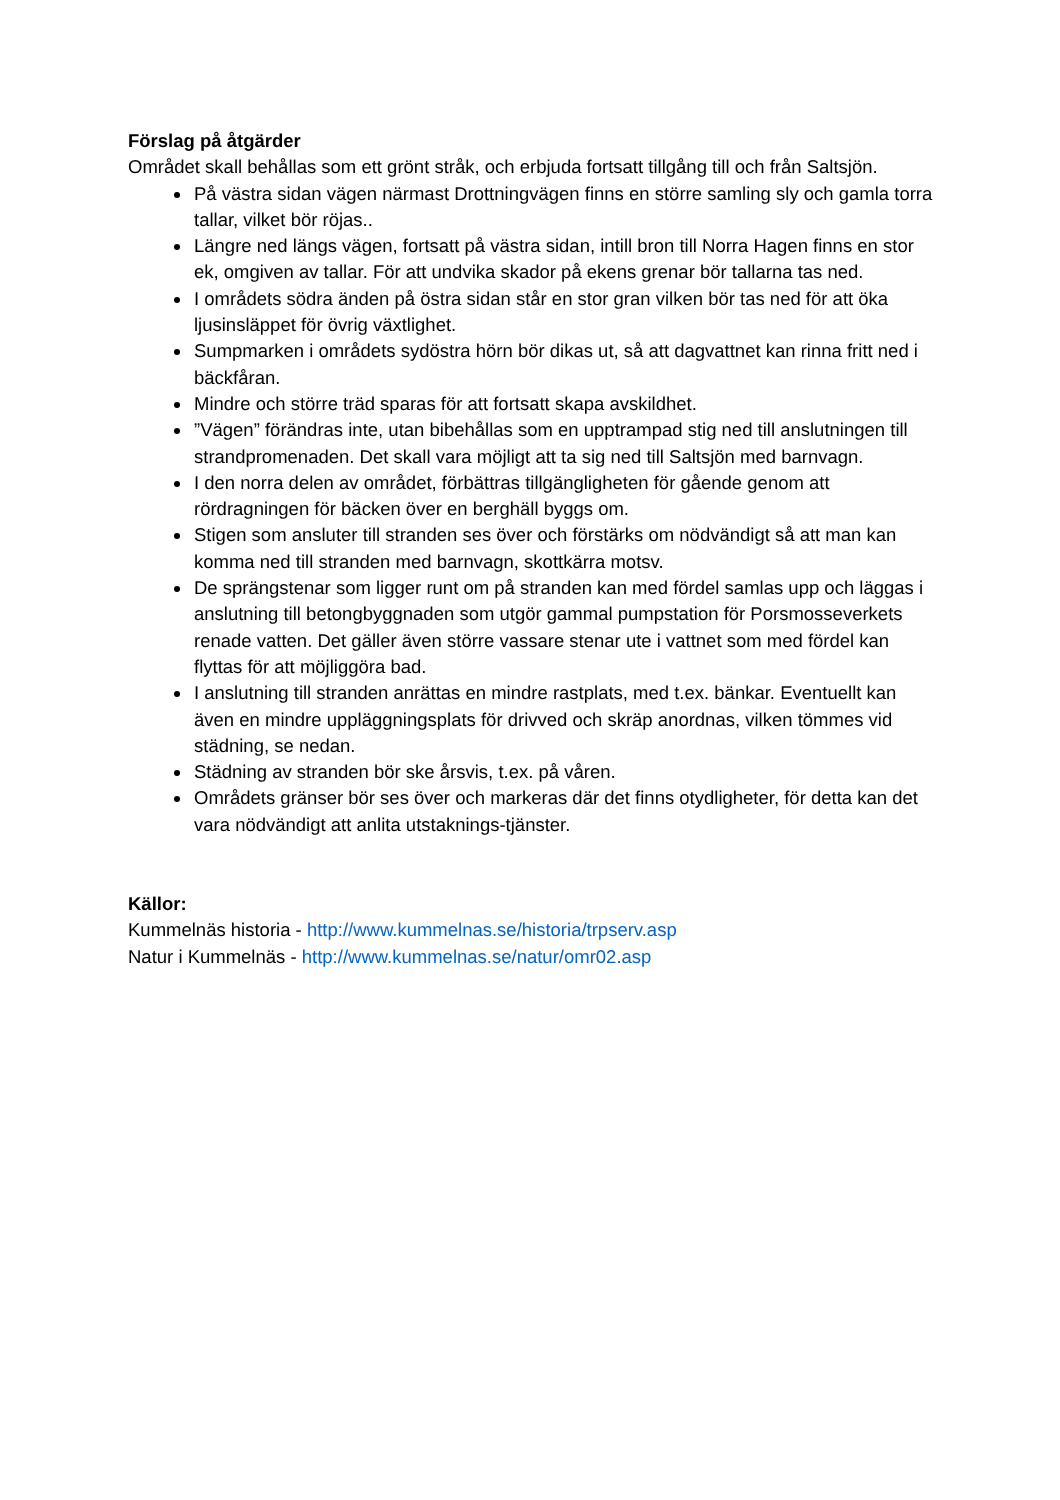Förslag på åtgärder
Området skall behållas som ett grönt stråk, och erbjuda fortsatt tillgång till och från Saltsjön.
På västra sidan vägen närmast Drottningvägen finns en större samling sly och gamla torra tallar, vilket bör röjas..
Längre ned längs vägen, fortsatt på västra sidan, intill bron till Norra Hagen finns en stor ek, omgiven av tallar. För att undvika skador på ekens grenar bör tallarna tas ned.
I områdets södra änden på östra sidan står en stor gran vilken bör tas ned för att öka ljusinsläppet för övrig växtlighet.
Sumpmarken i områdets sydöstra hörn bör dikas ut, så att dagvattnet kan rinna fritt ned i bäckfåran.
Mindre och större träd sparas för att fortsatt skapa avskildhet.
”Vägen” förändras inte, utan bibehållas som en upptrampad stig ned till anslutningen till strandpromenaden. Det skall vara möjligt att ta sig ned till Saltsjön med barnvagn.
I den norra delen av området, förbättras tillgängligheten för gående genom att rördragningen för bäcken över en berghäll byggs om.
Stigen som ansluter till stranden ses över och förstärks om nödvändigt så att man kan komma ned till stranden med barnvagn, skottkärra motsv.
De sprängstenar som ligger runt om på stranden kan med fördel samlas upp och läggas i anslutning till betongbyggnaden som utgör gammal pumpstation för Porsmosseverkets renade vatten. Det gäller även större vassare stenar ute i vattnet som med fördel kan flyttas för att möjliggöra bad.
I anslutning till stranden anrättas en mindre rastplats, med t.ex. bänkar. Eventuellt kan även en mindre uppläggningsplats för drivved och skräp anordnas, vilken tömmes vid städning, se nedan.
Städning av stranden bör ske årsvis, t.ex. på våren.
Områdets gränser bör ses över och markeras där det finns otydligheter, för detta kan det vara nödvändigt att anlita utstaknings-tjänster.
Källor:
Kummelnäs historia - http://www.kummelnas.se/historia/trpserv.asp
Natur i Kummelnäs - http://www.kummelnas.se/natur/omr02.asp